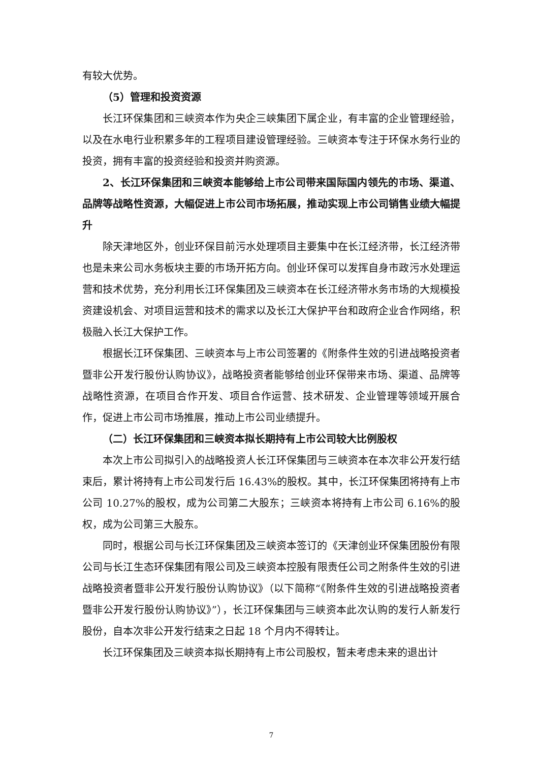有较大优势。
（5）管理和投资资源
长江环保集团和三峡资本作为央企三峡集团下属企业，有丰富的企业管理经验，以及在水电行业积累多年的工程项目建设管理经验。三峡资本专注于环保水务行业的投资，拥有丰富的投资经验和投资并购资源。
2、长江环保集团和三峡资本能够给上市公司带来国际国内领先的市场、渠道、品牌等战略性资源，大幅促进上市公司市场拓展，推动实现上市公司销售业绩大幅提升
除天津地区外，创业环保目前污水处理项目主要集中在长江经济带，长江经济带也是未来公司水务板块主要的市场开拓方向。创业环保可以发挥自身市政污水处理运营和技术优势，充分利用长江环保集团及三峡资本在长江经济带水务市场的大规模投资建设机会、对项目运营和技术的需求以及长江大保护平台和政府企业合作网络，积极融入长江大保护工作。
根据长江环保集团、三峡资本与上市公司签署的《附条件生效的引进战略投资者暨非公开发行股份认购协议》，战略投资者能够给创业环保带来市场、渠道、品牌等战略性资源，在项目合作开发、项目合作运营、技术研发、企业管理等领域开展合作，促进上市公司市场推展，推动上市公司业绩提升。
（二）长江环保集团和三峡资本拟长期持有上市公司较大比例股权
本次上市公司拟引入的战略投资人长江环保集团与三峡资本在本次非公开发行结束后，累计将持有上市公司发行后 16.43%的股权。其中，长江环保集团将持有上市公司 10.27%的股权，成为公司第二大股东；三峡资本将持有上市公司 6.16%的股权，成为公司第三大股东。
同时，根据公司与长江环保集团及三峡资本签订的《天津创业环保集团股份有限公司与长江生态环保集团有限公司及三峡资本控股有限责任公司之附条件生效的引进战略投资者暨非公开发行股份认购协议》（以下简称“《附条件生效的引进战略投资者暨非公开发行股份认购协议》”），长江环保集团与三峡资本此次认购的发行人新发行股份，自本次非公开发行结束之日起 18 个月内不得转让。
长江环保集团及三峡资本拟长期持有上市公司股权，暂未考虑未来的退出计
7